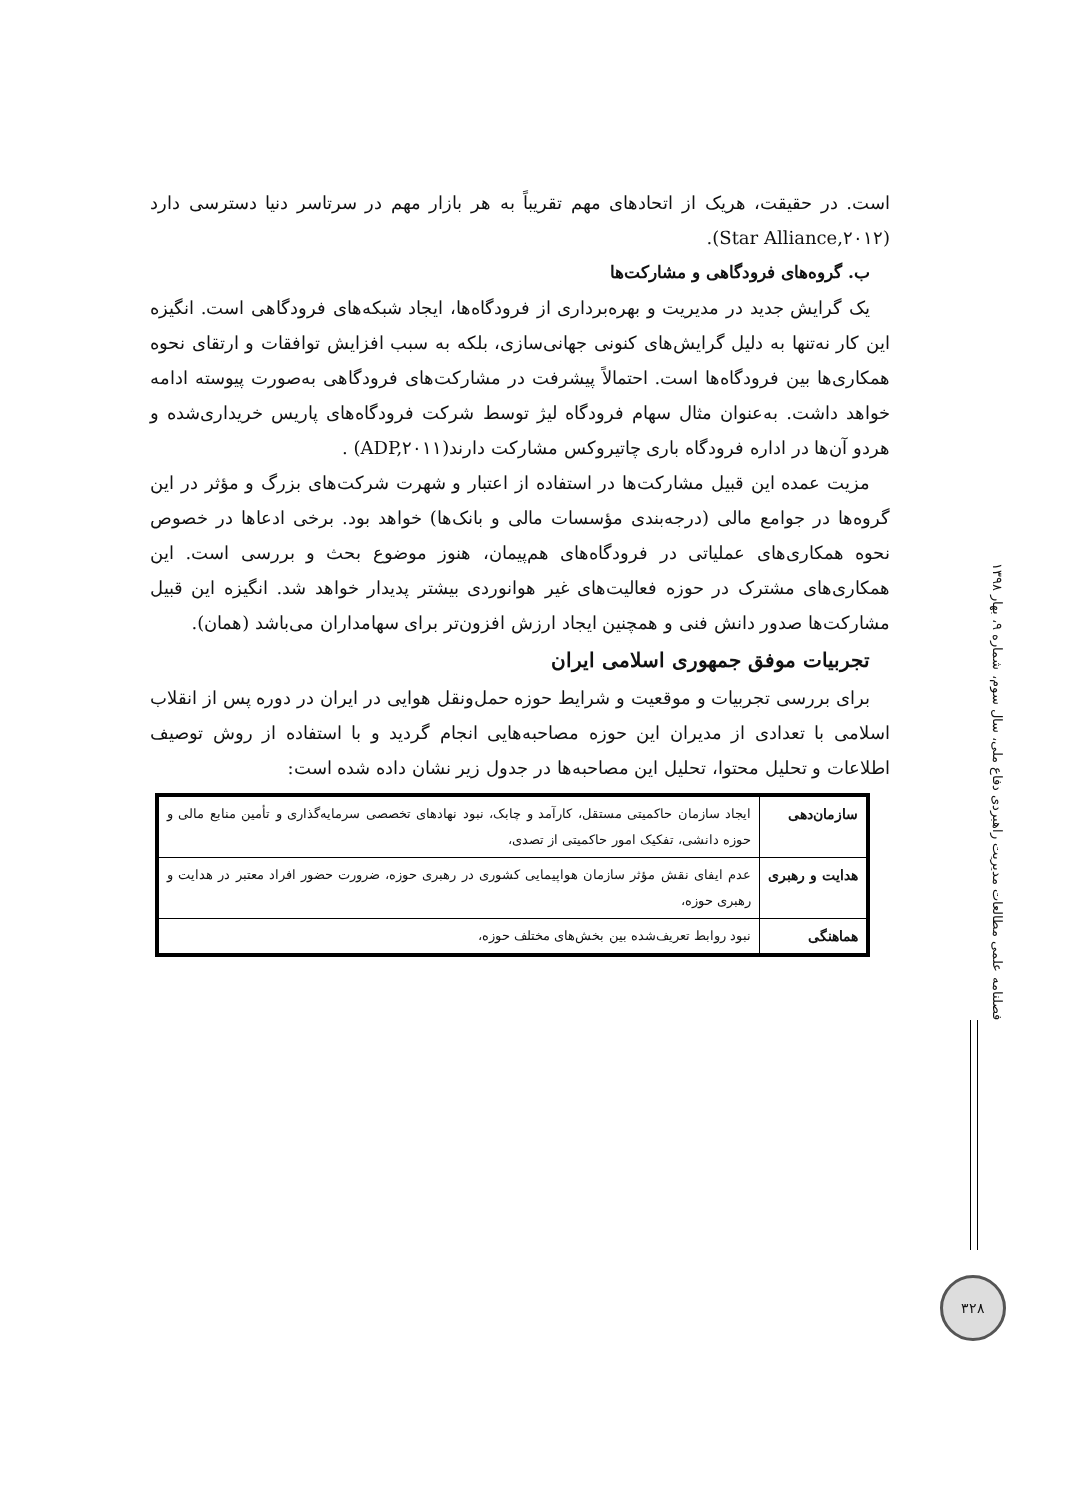است. در حقیقت، هریک از اتحادهای مهم تقریباً به هر بازار مهم در سرتاسر دنیا دسترسی دارد (Star Alliance,۲۰۱۲).
ب. گروه‌های فرودگاهی و مشارکت‌ها
یک گرایش جدید در مدیریت و بهره‌برداری از فرودگاه‌ها، ایجاد شبکه‌های فرودگاهی است. انگیزه این کار نه‌تنها به دلیل گرایش‌های کنونی جهانی‌سازی، بلکه به سبب افزایش توافقات و ارتقای نحوه همکاری‌ها بین فرودگاه‌ها است. احتمالاً پیشرفت در مشارکت‌های فرودگاهی به‌صورت پیوسته ادامه خواهد داشت. به‌عنوان مثال سهام فرودگاه لیژ توسط شرکت فرودگاه‌های پاریس خریداری‌شده و هردو آن‌ها در اداره فرودگاه باری چاتیروکس مشارکت دارند(ADP,۲۰۱۱) .
مزیت عمده این قبیل مشارکت‌ها در استفاده از اعتبار و شهرت شرکت‌های بزرگ و مؤثر در این گروه‌ها در جوامع مالی (درجه‌بندی مؤسسات مالی و بانک‌ها) خواهد بود. برخی ادعاها در خصوص نحوه همکاری‌های عملیاتی در فرودگاه‌های هم‌پیمان، هنوز موضوع بحث و بررسی است. این همکاری‌های مشترک در حوزه فعالیت‌های غیر هوانوردی بیشتر پدیدار خواهد شد. انگیزه این قبیل مشارکت‌ها صدور دانش فنی و همچنین ایجاد ارزش افزون‌تر برای سهامداران می‌باشد (همان).
تجربیات موفق جمهوری اسلامی ایران
برای بررسی تجربیات و موقعیت و شرایط حوزه حمل‌ونقل هوایی در ایران در دوره پس از انقلاب اسلامی با تعدادی از مدیران این حوزه مصاحبه‌هایی انجام گردید و با استفاده از روش توصیف اطلاعات و تحلیل محتوا، تحلیل این مصاحبه‌ها در جدول زیر نشان داده شده است:
| سازمان‌دهی | ایجاد سازمان حاکمیتی مستقل، کارآمد و چابک، نبود نهادهای تخصصی سرمایه‌گذاری و تأمین منابع مالی و حوزه دانشی، تفکیک امور حاکمیتی از تصدی، |
| هدایت و رهبری | عدم ایفای نقش مؤثر سازمان هواپیمایی کشوری در رهبری حوزه، ضرورت حضور افراد معتبر در هدایت و رهبری حوزه، |
| هماهنگی | نبود روابط تعریف‌شده بین بخش‌های مختلف حوزه، |
فصلنامه علمی مطالعات مدیریت راهبردی دفاع ملی، سال سوم، شماره ۹، بهار ۱۳۹۸
۳۲۸